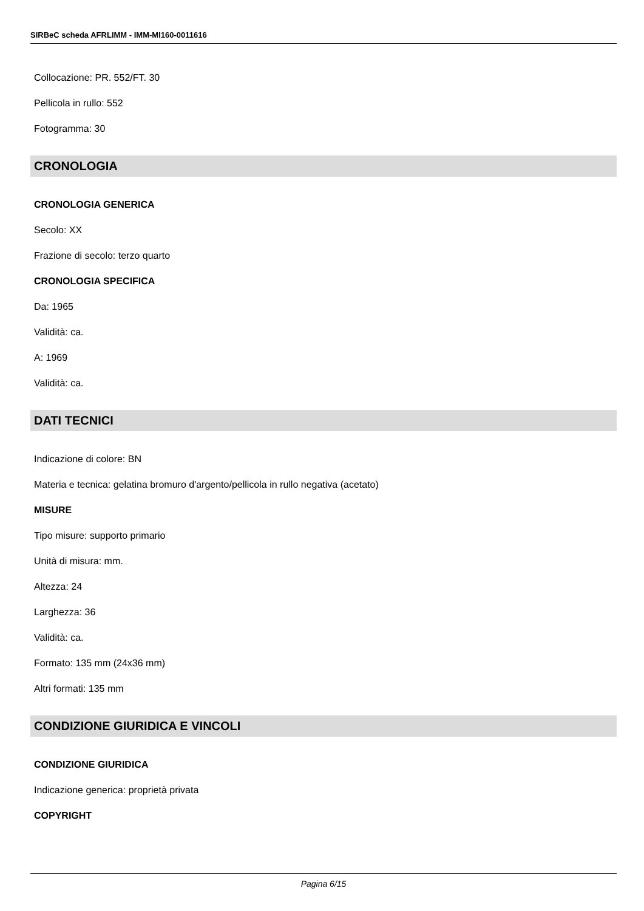SIRBeC scheda AFRLIMM - IMM-MI160-0011616
Collocazione: PR. 552/FT. 30
Pellicola in rullo: 552
Fotogramma: 30
CRONOLOGIA
CRONOLOGIA GENERICA
Secolo: XX
Frazione di secolo: terzo quarto
CRONOLOGIA SPECIFICA
Da: 1965
Validità: ca.
A: 1969
Validità: ca.
DATI TECNICI
Indicazione di colore: BN
Materia e tecnica: gelatina bromuro d'argento/pellicola in rullo negativa (acetato)
MISURE
Tipo misure: supporto primario
Unità di misura: mm.
Altezza: 24
Larghezza: 36
Validità: ca.
Formato: 135 mm (24x36 mm)
Altri formati: 135 mm
CONDIZIONE GIURIDICA E VINCOLI
CONDIZIONE GIURIDICA
Indicazione generica: proprietà privata
COPYRIGHT
Pagina 6/15